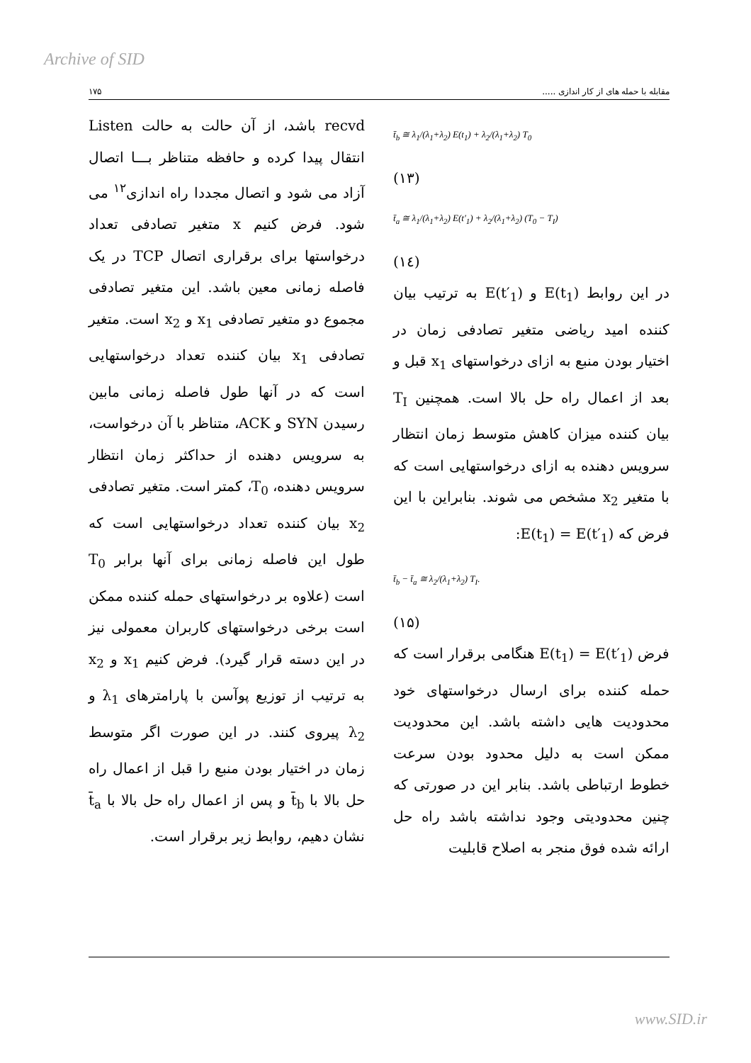Archive of SID
۱۷۵ مقابله با حمله های از کار اندازی .....
recvd باشد، از آن حالت به حالت Listen انتقال پیدا کرده و حافظه متناظر بـــا اتصال آزاد می شود و اتصال مجددا راه اندازی<sup>۱۲</sup> می شود. فرض کنیم x متغیر تصادفی تعداد درخواستها برای برقراری اتصال TCP در یک فاصله زمانی معین باشد. این متغیر تصادفی مجموع دو متغیر تصادفی x<sub>1</sub> و x<sub>2</sub> است. متغیر تصادفی x<sub>1</sub> بیان کننده تعداد درخواستهایی است که در آنها طول فاصله زمانی مابین رسیدن SYN و ACK، متناظر با آن درخواست، به سرویس دهنده از حداکثر زمان انتظار سرویس دهنده، T<sub>0</sub>، کمتر است. متغیر تصادفی x<sub>2</sub> بیان کننده تعداد درخواستهایی است که طول این فاصله زمانی برای آنها برابر T<sub>0</sub> است (علاوه بر درخواستهای حمله کننده ممکن است برخی درخواستهای کاربران معمولی نیز در این دسته قرار گیرد). فرض کنیم x<sub>1</sub> و x<sub>2</sub> به ترتیب از توزیع پوآسن با پارامترهای λ<sub>1</sub> و λ<sub>2</sub> پیروی کنند. در این صورت اگر متوسط زمان در اختیار بودن منبع را قبل از اعمال راه حل بالا با t̄<sub>b</sub> و پس از اعمال راه حل بالا با t̄<sub>a</sub> نشان دهیم، روابط زیر برقرار است.
t̄<sub>b</sub> ≅ λ<sub>1</sub>/(λ<sub>1</sub>+λ<sub>2</sub>) E(t<sub>1</sub>) + λ<sub>2</sub>/(λ<sub>1</sub>+λ<sub>2</sub>) T<sub>0</sub>
(۱۳)
t̄<sub>a</sub> ≅ λ<sub>1</sub>/(λ<sub>1</sub>+λ<sub>2</sub>) E(t′<sub>1</sub>) + λ<sub>2</sub>/(λ<sub>1</sub>+λ<sub>2</sub>) (T<sub>0</sub> − T<sub>I</sub>)
(۱٤)
در این روابط E(t<sub>1</sub>) و E(t′<sub>1</sub>) به ترتیب بیان کننده امید ریاضی متغیر تصادفی زمان در اختیار بودن منبع به ازای درخواستهای x<sub>1</sub> قبل و بعد از اعمال راه حل بالا است. همچنین T<sub>I</sub> بیان کننده میزان کاهش متوسط زمان انتظار سرویس دهنده به ازای درخواستهایی است که با متغیر x<sub>2</sub> مشخص می شوند. بنابراین با این فرض که E(t<sub>1</sub>) = E(t′<sub>1</sub>):
t̄<sub>b</sub> − t̄<sub>a</sub> ≅ λ<sub>2</sub>/(λ<sub>1</sub>+λ<sub>2</sub>) T<sub>I</sub>.
(۱۵)
فرض E(t<sub>1</sub>) = E(t′<sub>1</sub>) هنگامی برقرار است که حمله کننده برای ارسال درخواستهای خود محدودیت هایی داشته باشد. این محدودیت ممکن است به دلیل محدود بودن سرعت خطوط ارتباطی باشد. بنابر این در صورتی که چنین محدودیتی وجود نداشته باشد راه حل ارائه شده فوق منجر به اصلاح قابلیت
www.SID.ir